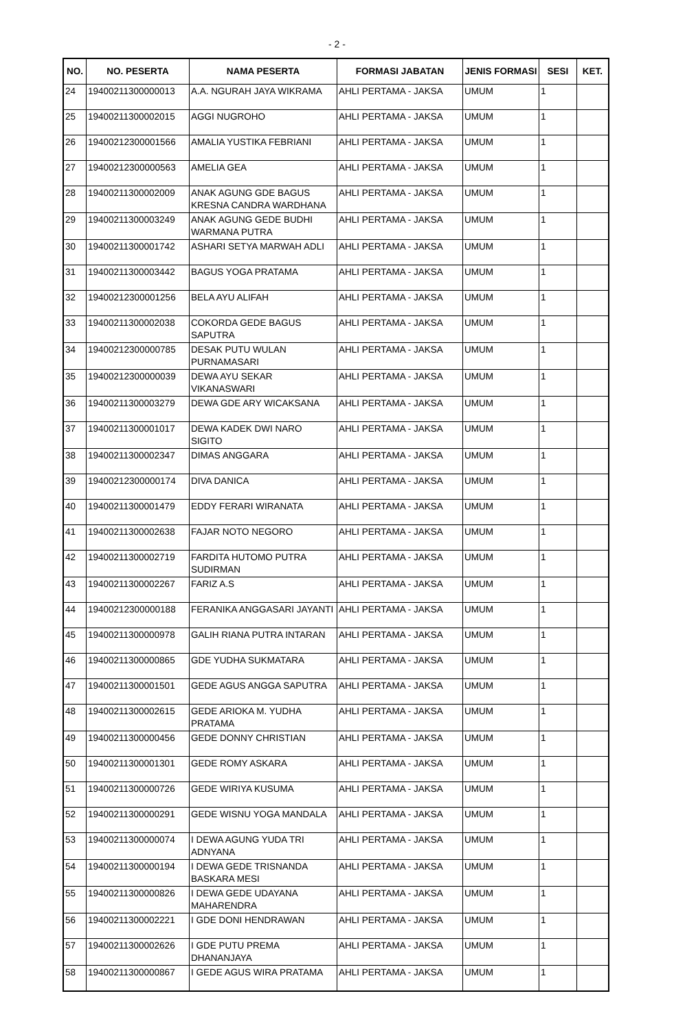- 2 -
| NO. | NO. PESERTA | NAMA PESERTA | FORMASI JABATAN | JENIS FORMASI | SESI | KET. |
| --- | --- | --- | --- | --- | --- | --- |
| 24 | 19400211300000013 | A.A. NGURAH JAYA WIKRAMA | AHLI PERTAMA - JAKSA | UMUM | 1 | |
| 25 | 19400211300002015 | AGGI NUGROHO | AHLI PERTAMA - JAKSA | UMUM | 1 | |
| 26 | 19400212300001566 | AMALIA YUSTIKA FEBRIANI | AHLI PERTAMA - JAKSA | UMUM | 1 | |
| 27 | 19400212300000563 | AMELIA GEA | AHLI PERTAMA - JAKSA | UMUM | 1 | |
| 28 | 19400211300002009 | ANAK AGUNG GDE BAGUS KRESNA CANDRA WARDHANA | AHLI PERTAMA - JAKSA | UMUM | 1 | |
| 29 | 19400211300003249 | ANAK AGUNG GEDE BUDHI WARMANA PUTRA | AHLI PERTAMA - JAKSA | UMUM | 1 | |
| 30 | 19400211300001742 | ASHARI SETYA MARWAH ADLI | AHLI PERTAMA - JAKSA | UMUM | 1 | |
| 31 | 19400211300003442 | BAGUS YOGA PRATAMA | AHLI PERTAMA - JAKSA | UMUM | 1 | |
| 32 | 19400212300001256 | BELA AYU ALIFAH | AHLI PERTAMA - JAKSA | UMUM | 1 | |
| 33 | 19400211300002038 | COKORDA GEDE BAGUS SAPUTRA | AHLI PERTAMA - JAKSA | UMUM | 1 | |
| 34 | 19400212300000785 | DESAK PUTU WULAN PURNAMASARI | AHLI PERTAMA - JAKSA | UMUM | 1 | |
| 35 | 19400212300000039 | DEWA AYU SEKAR VIKANASWARI | AHLI PERTAMA - JAKSA | UMUM | 1 | |
| 36 | 19400211300003279 | DEWA GDE ARY WICAKSANA | AHLI PERTAMA - JAKSA | UMUM | 1 | |
| 37 | 19400211300001017 | DEWA KADEK DWI NARO SIGITO | AHLI PERTAMA - JAKSA | UMUM | 1 | |
| 38 | 19400211300002347 | DIMAS ANGGARA | AHLI PERTAMA - JAKSA | UMUM | 1 | |
| 39 | 19400212300000174 | DIVA DANICA | AHLI PERTAMA - JAKSA | UMUM | 1 | |
| 40 | 19400211300001479 | EDDY FERARI WIRANATA | AHLI PERTAMA - JAKSA | UMUM | 1 | |
| 41 | 19400211300002638 | FAJAR NOTO NEGORO | AHLI PERTAMA - JAKSA | UMUM | 1 | |
| 42 | 19400211300002719 | FARDITA HUTOMO PUTRA SUDIRMAN | AHLI PERTAMA - JAKSA | UMUM | 1 | |
| 43 | 19400211300002267 | FARIZ A.S | AHLI PERTAMA - JAKSA | UMUM | 1 | |
| 44 | 19400212300000188 | FERANIKA ANGGASARI JAYANTI | AHLI PERTAMA - JAKSA | UMUM | 1 | |
| 45 | 19400211300000978 | GALIH RIANA PUTRA INTARAN | AHLI PERTAMA - JAKSA | UMUM | 1 | |
| 46 | 19400211300000865 | GDE YUDHA SUKMATARA | AHLI PERTAMA - JAKSA | UMUM | 1 | |
| 47 | 19400211300001501 | GEDE AGUS ANGGA SAPUTRA | AHLI PERTAMA - JAKSA | UMUM | 1 | |
| 48 | 19400211300002615 | GEDE ARIOKA M. YUDHA PRATAMA | AHLI PERTAMA - JAKSA | UMUM | 1 | |
| 49 | 19400211300000456 | GEDE DONNY CHRISTIAN | AHLI PERTAMA - JAKSA | UMUM | 1 | |
| 50 | 19400211300001301 | GEDE ROMY ASKARA | AHLI PERTAMA - JAKSA | UMUM | 1 | |
| 51 | 19400211300000726 | GEDE WIRIYA KUSUMA | AHLI PERTAMA - JAKSA | UMUM | 1 | |
| 52 | 19400211300000291 | GEDE WISNU YOGA MANDALA | AHLI PERTAMA - JAKSA | UMUM | 1 | |
| 53 | 19400211300000074 | I DEWA AGUNG YUDA TRI ADNYANA | AHLI PERTAMA - JAKSA | UMUM | 1 | |
| 54 | 19400211300000194 | I DEWA GEDE TRISNANDA BASKARA MESI | AHLI PERTAMA - JAKSA | UMUM | 1 | |
| 55 | 19400211300000826 | I DEWA GEDE UDAYANA MAHARENDRA | AHLI PERTAMA - JAKSA | UMUM | 1 | |
| 56 | 19400211300002221 | I GDE DONI HENDRAWAN | AHLI PERTAMA - JAKSA | UMUM | 1 | |
| 57 | 19400211300002626 | I GDE PUTU PREMA DHANANJAYA | AHLI PERTAMA - JAKSA | UMUM | 1 | |
| 58 | 19400211300000867 | I GEDE AGUS WIRA PRATAMA | AHLI PERTAMA - JAKSA | UMUM | 1 | |